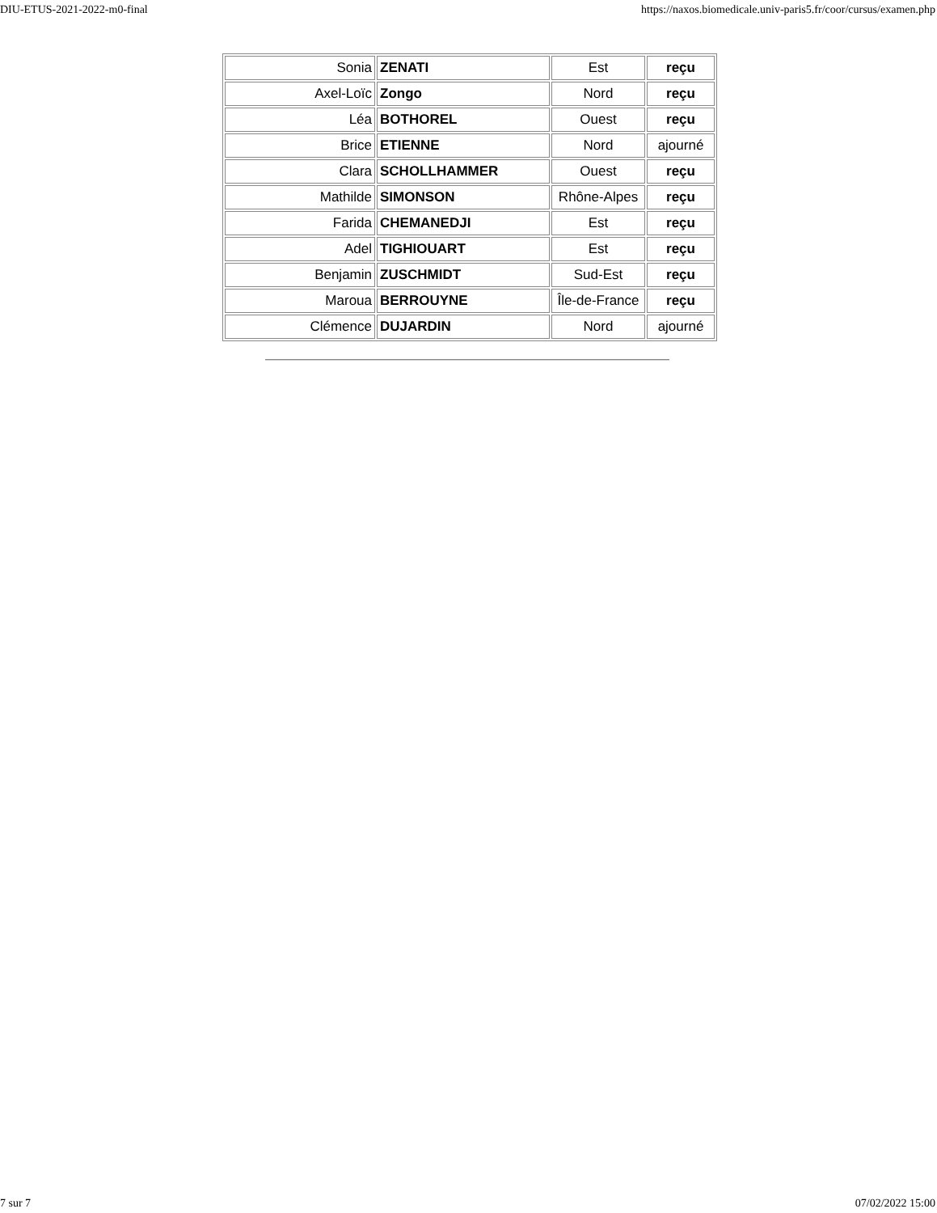DIU-ETUS-2021-2022-m0-final https://naxos.biomedicale.univ-paris5.fr/coor/cursus/examen.php
| Sonia | ZENATI | Est | reçu |
| Axel-Loïc | Zongo | Nord | reçu |
| Léa | BOTHOREL | Ouest | reçu |
| Brice | ETIENNE | Nord | ajourné |
| Clara | SCHOLLHAMMER | Ouest | reçu |
| Mathilde | SIMONSON | Rhône-Alpes | reçu |
| Farida | CHEMANEDJI | Est | reçu |
| Adel | TIGHIOUART | Est | reçu |
| Benjamin | ZUSCHMIDT | Sud-Est | reçu |
| Maroua | BERROUYNE | Île-de-France | reçu |
| Clémence | DUJARDIN | Nord | ajourné |
7 sur 7 07/02/2022 15:00